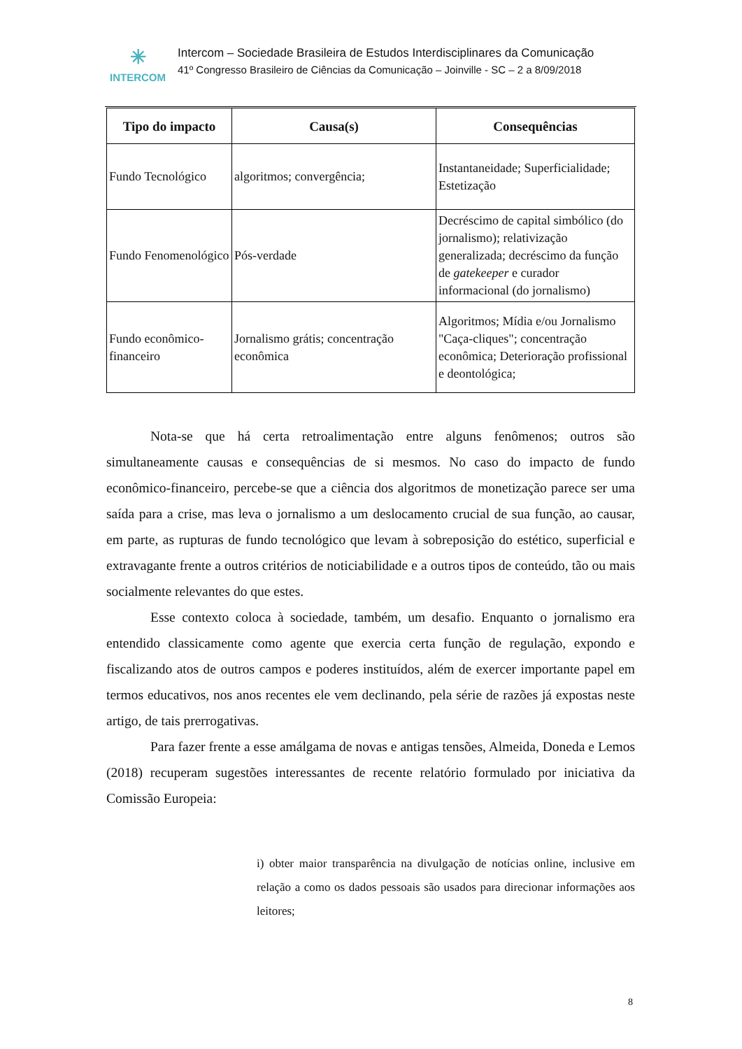✳
INTERCOM
Intercom – Sociedade Brasileira de Estudos Interdisciplinares da Comunicação
41º Congresso Brasileiro de Ciências da Comunicação – Joinville - SC – 2 a 8/09/2018
| Tipo do impacto | Causa(s) | Consequências |
| --- | --- | --- |
| Fundo Tecnológico | algoritmos; convergência; | Instantaneidade; Superficialidade; Estetização |
| Fundo Fenomenológico | Pós-verdade | Decréscimo de capital simbólico (do jornalismo); relativização generalizada; decréscimo da função de gatekeeper e curador informacional (do jornalismo) |
| Fundo econômico-financeiro | Jornalismo grátis; concentração econômica | Algoritmos; Mídia e/ou Jornalismo "Caça-cliques"; concentração econômica; Deterioração profissional e deontológica; |
Nota-se que há certa retroalimentação entre alguns fenômenos; outros são simultaneamente causas e consequências de si mesmos. No caso do impacto de fundo econômico-financeiro, percebe-se que a ciência dos algoritmos de monetização parece ser uma saída para a crise, mas leva o jornalismo a um deslocamento crucial de sua função, ao causar, em parte, as rupturas de fundo tecnológico que levam à sobreposição do estético, superficial e extravagante frente a outros critérios de noticiabilidade e a outros tipos de conteúdo, tão ou mais socialmente relevantes do que estes.
Esse contexto coloca à sociedade, também, um desafio. Enquanto o jornalismo era entendido classicamente como agente que exercia certa função de regulação, expondo e fiscalizando atos de outros campos e poderes instituídos, além de exercer importante papel em termos educativos, nos anos recentes ele vem declinando, pela série de razões já expostas neste artigo, de tais prerrogativas.
Para fazer frente a esse amálgama de novas e antigas tensões, Almeida, Doneda e Lemos (2018) recuperam sugestões interessantes de recente relatório formulado por iniciativa da Comissão Europeia:
i) obter maior transparência na divulgação de notícias online, inclusive em relação a como os dados pessoais são usados para direcionar informações aos leitores;
8